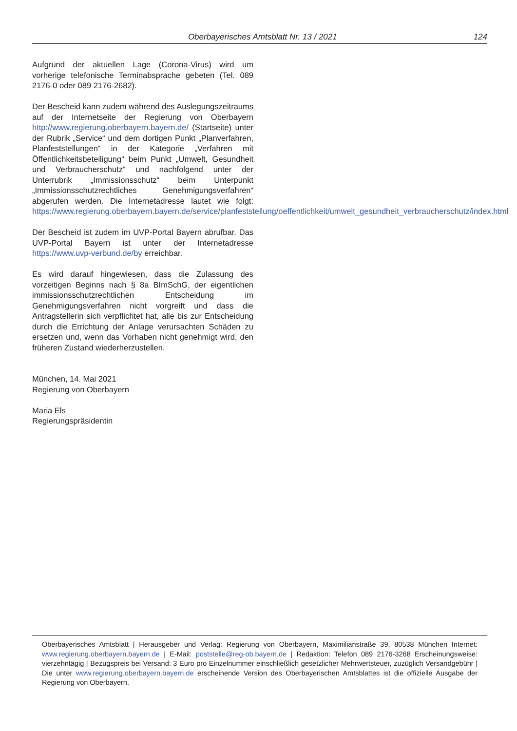Oberbayerisches Amtsblatt Nr. 13 / 2021 124
Aufgrund der aktuellen Lage (Corona-Virus) wird um vorherige telefonische Terminabsprache gebeten (Tel. 089 2176-0 oder 089 2176-2682).
Der Bescheid kann zudem während des Auslegungszeitraums auf der Internetseite der Regierung von Oberbayern http://www.regierung.oberbayern.bayern.de/ (Startseite) unter der Rubrik „Service“ und dem dortigen Punkt „Planverfahren, Planfeststellungen“ in der Kategorie „Verfahren mit Öffentlichkeitsbeteiligung“ beim Punkt „Umwelt, Gesundheit und Verbraucherschutz“ und nachfolgend unter der Unterrubrik „Immissionsschutz“ beim Unterpunkt „Immissionsschutzrechtliches Genehmigungsverfahren“ abgerufen werden. Die Internetadresse lautet wie folgt: https://www.regierung.oberbayern.bayern.de/service/planfeststellung/oeffentlichkeit/umwelt_gesundheit_verbraucherschutz/index.html
Der Bescheid ist zudem im UVP-Portal Bayern abrufbar. Das UVP-Portal Bayern ist unter der Internetadresse https://www.uvp-verbund.de/by erreichbar.
Es wird darauf hingewiesen, dass die Zulassung des vorzeitigen Beginns nach § 8a BImSchG, der eigentlichen immissionsschutzrechtlichen Entscheidung im Genehmigungsverfahren nicht vorgreift und dass die Antragstellerin sich verpflichtet hat, alle bis zur Entscheidung durch die Errichtung der Anlage verursachten Schäden zu ersetzen und, wenn das Vorhaben nicht genehmigt wird, den früheren Zustand wiederherzustellen.
München, 14. Mai 2021
Regierung von Oberbayern
Maria Els
Regierungspräsidentin
Oberbayerisches Amtsblatt | Herausgeber und Verlag: Regierung von Oberbayern, Maximilianstraße 39, 80538 München Internet: www.regierung.oberbayern.bayern.de | E-Mail: poststelle@reg-ob.bayern.de | Redaktion: Telefon 089 2176-3268 Erscheinungsweise: vierzehntägig | Bezugspreis bei Versand: 3 Euro pro Einzelnummer einschließlich gesetzlicher Mehrwertsteuer, zuzüglich Versandgebühr | Die unter www.regierung.oberbayern.bayern.de erscheinende Version des Oberbayerischen Amtsblattes ist die offizielle Ausgabe der Regierung von Oberbayern.